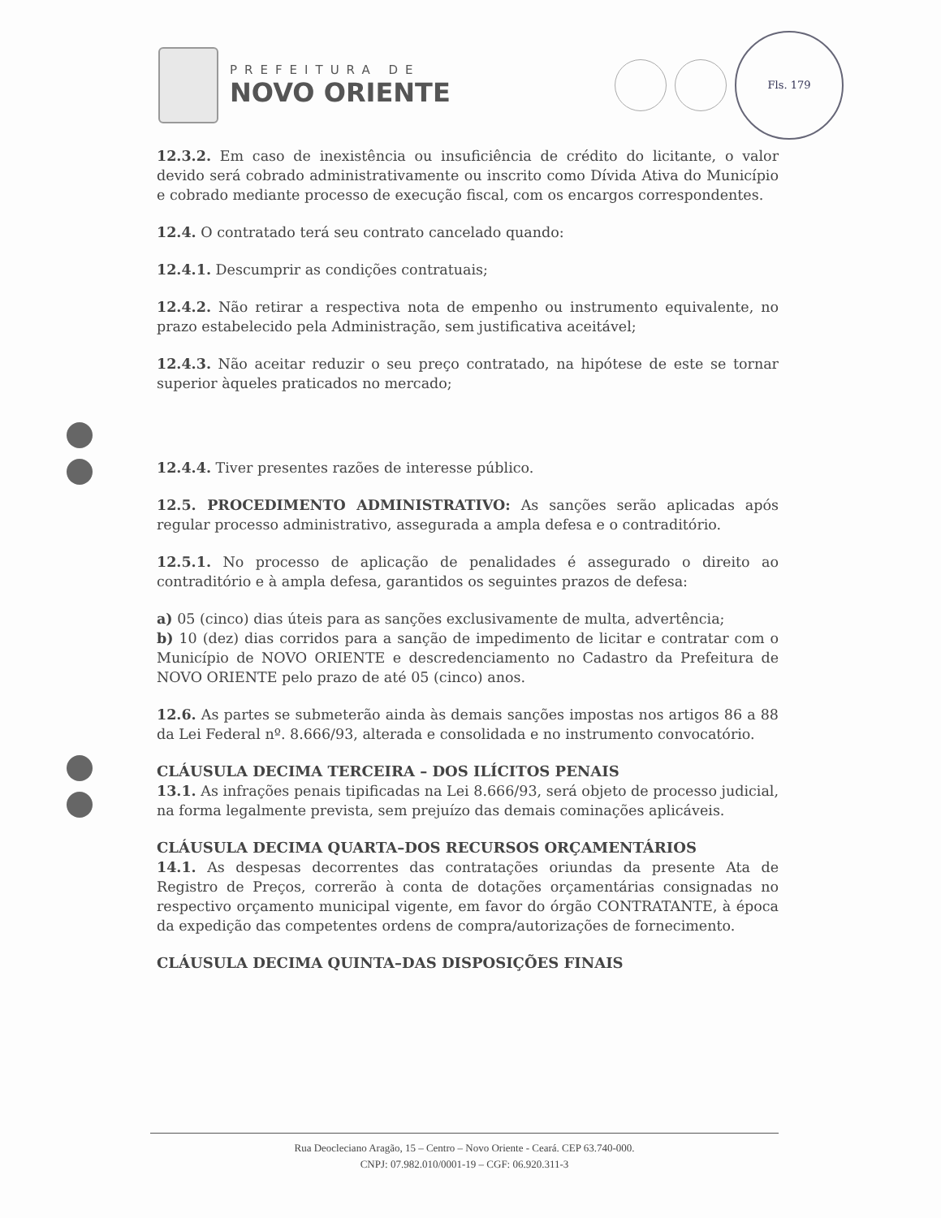PREFEITURA DE
NOVO ORIENTE
Fls. 179
12.3.2. Em caso de inexistência ou insuficiência de crédito do licitante, o valor devido será cobrado administrativamente ou inscrito como Dívida Ativa do Município e cobrado mediante processo de execução fiscal, com os encargos correspondentes.
12.4. O contratado terá seu contrato cancelado quando:
12.4.1. Descumprir as condições contratuais;
12.4.2. Não retirar a respectiva nota de empenho ou instrumento equivalente, no prazo estabelecido pela Administração, sem justificativa aceitável;
12.4.3. Não aceitar reduzir o seu preço contratado, na hipótese de este se tornar superior àqueles praticados no mercado;
12.4.4. Tiver presentes razões de interesse público.
12.5. PROCEDIMENTO ADMINISTRATIVO: As sanções serão aplicadas após regular processo administrativo, assegurada a ampla defesa e o contraditório.
12.5.1. No processo de aplicação de penalidades é assegurado o direito ao contraditório e à ampla defesa, garantidos os seguintes prazos de defesa:
a) 05 (cinco) dias úteis para as sanções exclusivamente de multa, advertência;
b) 10 (dez) dias corridos para a sanção de impedimento de licitar e contratar com o Município de NOVO ORIENTE e descredenciamento no Cadastro da Prefeitura de NOVO ORIENTE pelo prazo de até 05 (cinco) anos.
12.6. As partes se submeterão ainda às demais sanções impostas nos artigos 86 a 88 da Lei Federal nº. 8.666/93, alterada e consolidada e no instrumento convocatório.
CLÁUSULA DECIMA TERCEIRA – DOS ILÍCITOS PENAIS
13.1. As infrações penais tipificadas na Lei 8.666/93, será objeto de processo judicial, na forma legalmente prevista, sem prejuízo das demais cominações aplicáveis.
CLÁUSULA DECIMA QUARTA–DOS RECURSOS ORÇAMENTÁRIOS
14.1. As despesas decorrentes das contratações oriundas da presente Ata de Registro de Preços, correrão à conta de dotações orçamentárias consignadas no respectivo orçamento municipal vigente, em favor do órgão CONTRATANTE, à época da expedição das competentes ordens de compra/autorizações de fornecimento.
CLÁUSULA DECIMA QUINTA–DAS DISPOSIÇÕES FINAIS
Rua Deocleciano Aragão, 15 – Centro – Novo Oriente - Ceará. CEP 63.740-000.
CNPJ: 07.982.010/0001-19 – CGF: 06.920.311-3